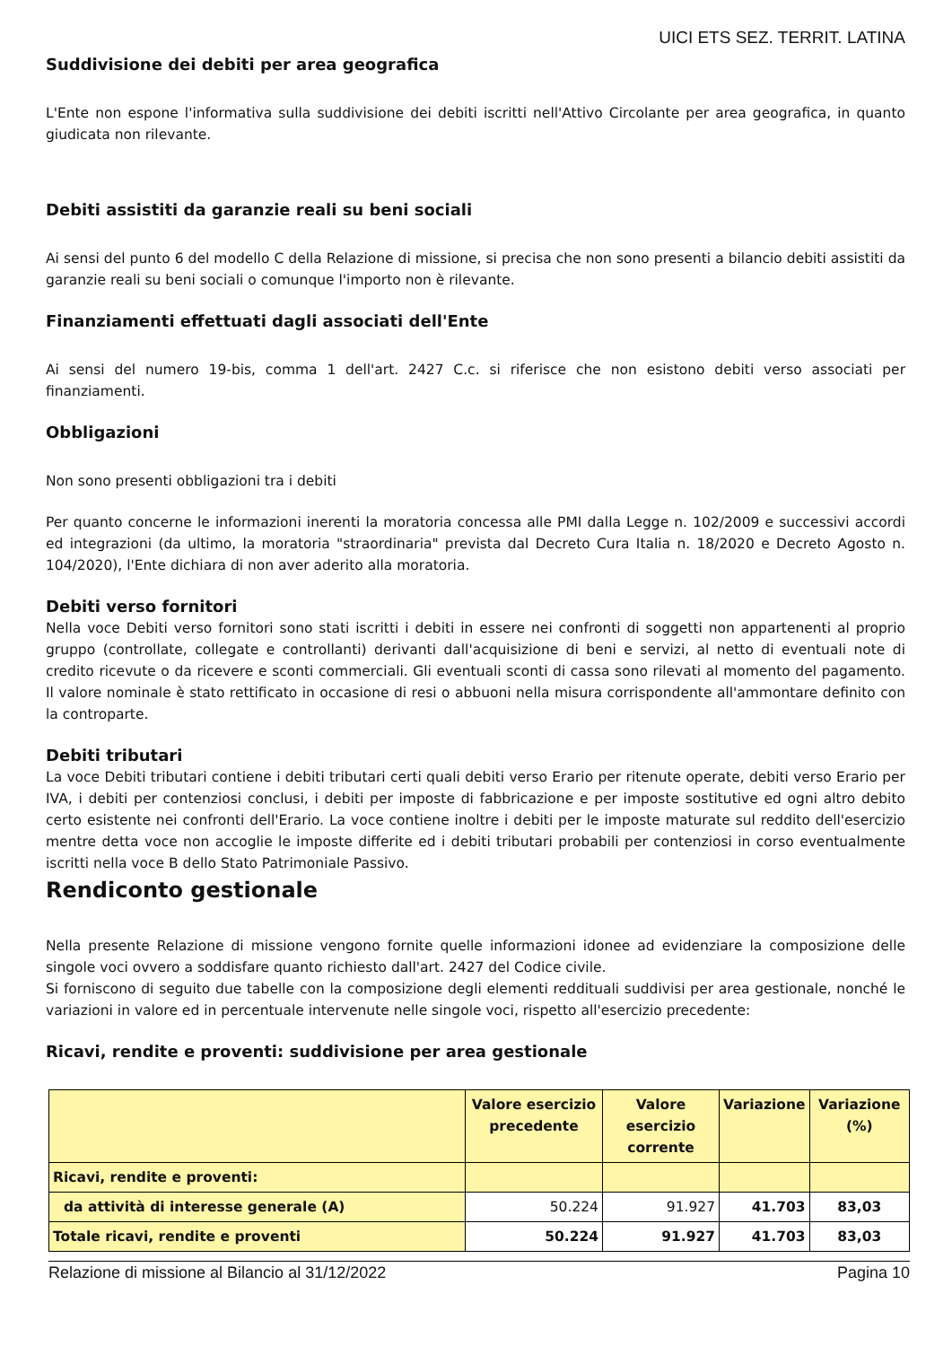UICI ETS SEZ. TERRIT. LATINA
Suddivisione dei debiti per area geografica
L'Ente non espone l'informativa sulla suddivisione dei debiti iscritti nell'Attivo Circolante per area geografica, in quanto giudicata non rilevante.
Debiti assistiti da garanzie reali su beni sociali
Ai sensi del punto 6 del modello C della Relazione di missione, si precisa che non sono presenti a bilancio debiti assistiti da garanzie reali su beni sociali o comunque l'importo non è rilevante.
Finanziamenti effettuati dagli associati dell'Ente
Ai sensi del numero 19-bis, comma 1 dell'art. 2427 C.c. si riferisce che non esistono debiti verso associati per finanziamenti.
Obbligazioni
Non sono presenti obbligazioni tra i debiti
Per quanto concerne le informazioni inerenti la moratoria concessa alle PMI dalla Legge n. 102/2009 e successivi accordi ed integrazioni (da ultimo, la moratoria "straordinaria" prevista dal Decreto Cura Italia n. 18/2020 e Decreto Agosto n. 104/2020), l'Ente dichiara di non aver aderito alla moratoria.
Debiti verso fornitori
Nella voce Debiti verso fornitori sono stati iscritti i debiti in essere nei confronti di soggetti non appartenenti al proprio gruppo (controllate, collegate e controllanti) derivanti dall'acquisizione di beni e servizi, al netto di eventuali note di credito ricevute o da ricevere e sconti commerciali. Gli eventuali sconti di cassa sono rilevati al momento del pagamento. Il valore nominale è stato rettificato in occasione di resi o abbuoni nella misura corrispondente all'ammontare definito con la controparte.
Debiti tributari
La voce Debiti tributari contiene i debiti tributari certi quali debiti verso Erario per ritenute operate, debiti verso Erario per IVA, i debiti per contenziosi conclusi, i debiti per imposte di fabbricazione e per imposte sostitutive ed ogni altro debito certo esistente nei confronti dell'Erario. La voce contiene inoltre i debiti per le imposte maturate sul reddito dell'esercizio mentre detta voce non accoglie le imposte differite ed i debiti tributari probabili per contenziosi in corso eventualmente iscritti nella voce B dello Stato Patrimoniale Passivo.
Rendiconto gestionale
Nella presente Relazione di missione vengono fornite quelle informazioni idonee ad evidenziare la composizione delle singole voci ovvero a soddisfare quanto richiesto dall'art. 2427 del Codice civile.
Si forniscono di seguito due tabelle con la composizione degli elementi reddituali suddivisi per area gestionale, nonché le variazioni in valore ed in percentuale intervenute nelle singole voci, rispetto all'esercizio precedente:
Ricavi, rendite e proventi: suddivisione per area gestionale
| | Valore esercizio precedente | Valore esercizio corrente | Variazione | Variazione (%) |
| --- | --- | --- | --- | --- |
| Ricavi, rendite e proventi: | | | | |
| da attività di interesse generale (A) | 50.224 | 91.927 | 41.703 | 83,03 |
| Totale ricavi, rendite e proventi | 50.224 | 91.927 | 41.703 | 83,03 |
Relazione di missione al Bilancio al 31/12/2022 Pagina 10